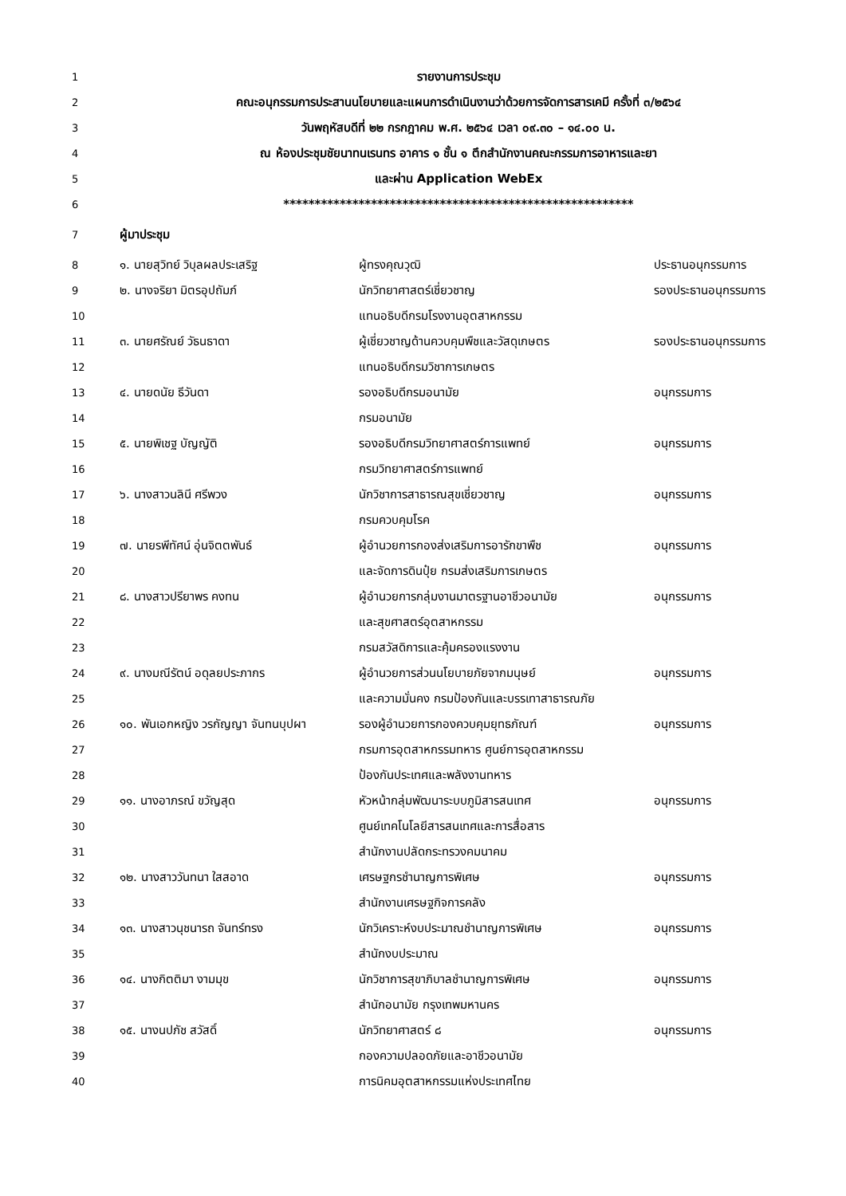| 1 | รายงานการประชุม | | |
| 2 | คณะอนุกรรมการประสานนโยบายและแผนการดำเนินงานว่าด้วยการจัดการสารเคมี ครั้งที่ ๓/๒๕๖๔ | | |
| 3 | วันพฤหัสบดีที่ ๒๒ กรกฎาคม พ.ศ. ๒๕๖๔ เวลา ๐๙.๓๐ – ๑๔.๐๐ น. | | |
| 4 | ณ ห้องประชุมชัยนาทนเรนทร อาคาร ๑ ชั้น ๑ ตึกสำนักงานคณะกรรมการอาหารและยา | | |
| 5 | และผ่าน Application WebEx | | |
| 6 | ******************************************************** | | |
| 7 | ผู้มาประชุม | | |
| 8 | ๑. นายสุวิทย์ วิบุลผลประเสริฐ | ผู้ทรงคุณวุฒิ | ประธานอนุกรรมการ |
| 9 | ๒. นางจริยา มิตรอุปถัมภ์ | นักวิทยาศาสตร์เชี่ยวชาญ | รองประธานอนุกรรมการ |
| 10 | | แทนอธิบดีกรมโรงงานอุตสาหกรรม | |
| 11 | ๓. นายศรัณย์ วัธนธาดา | ผู้เชี่ยวชาญด้านควบคุมพืชและวัสดุเกษตร | รองประธานอนุกรรมการ |
| 12 | | แทนอธิบดีกรมวิชาการเกษตร | |
| 13 | ๔. นายดนัย ธีวันดา | รองอธิบดีกรมอนามัย | อนุกรรมการ |
| 14 | | กรมอนามัย | |
| 15 | ๕. นายพิเชฐ บัญญัติ | รองอธิบดีกรมวิทยาศาสตร์การแพทย์ | อนุกรรมการ |
| 16 | | กรมวิทยาศาสตร์การแพทย์ | |
| 17 | ๖. นางสาวนลินี ศรีพวง | นักวิชาการสาธารณสุขเชี่ยวชาญ | อนุกรรมการ |
| 18 | | กรมควบคุมโรค | |
| 19 | ๗. นายรพีทัศน์ อุ่นจิตตพันธ์ | ผู้อำนวยการกองส่งเสริมการอารักขาพืช | อนุกรรมการ |
| 20 | | และจัดการดินปุ๋ย กรมส่งเสริมการเกษตร | |
| 21 | ๘. นางสาวปรียาพร คงทน | ผู้อำนวยการกลุ่มงานมาตรฐานอาชีวอนามัย | อนุกรรมการ |
| 22 | | และสุขศาสตร์อุตสาหกรรม | |
| 23 | | กรมสวัสดิการและคุ้มครองแรงงาน | |
| 24 | ๙. นางมณีรัตน์ อดุลยประภากร | ผู้อำนวยการส่วนนโยบายภัยจากมนุษย์ | อนุกรรมการ |
| 25 | | และความมั่นคง กรมป้องกันและบรรเทาสาธารณภัย | |
| 26 | ๑๐. พันเอกหญิง วรกัญญา จันทนบุปผา | รองผู้อำนวยการกองควบคุมยุทธภัณฑ์ | อนุกรรมการ |
| 27 | | กรมการอุตสาหกรรมทหาร ศูนย์การอุตสาหกรรม | |
| 28 | | ป้องกันประเทศและพลังงานทหาร | |
| 29 | ๑๑. นางอาภรณ์ ขวัญสุด | หัวหน้ากลุ่มพัฒนาระบบภูมิสารสนเทศ | อนุกรรมการ |
| 30 | | ศูนย์เทคโนโลยีสารสนเทศและการสื่อสาร | |
| 31 | | สำนักงานปลัดกระทรวงคมนาคม | |
| 32 | ๑๒. นางสาววันทนา ใสสอาด | เศรษฐกรชำนาญการพิเศษ | อนุกรรมการ |
| 33 | | สำนักงานเศรษฐกิจการคลัง | |
| 34 | ๑๓. นางสาวนุชนารถ จันทร์ทรง | นักวิเคราะห์งบประมาณชำนาญการพิเศษ | อนุกรรมการ |
| 35 | | สำนักงบประมาณ | |
| 36 | ๑๔. นางกิตติมา งามมุข | นักวิชาการสุขาภิบาลชำนาญการพิเศษ | อนุกรรมการ |
| 37 | | สำนักอนามัย กรุงเทพมหานคร | |
| 38 | ๑๕. นางนปภัช สวัสดิ์ | นักวิทยาศาสตร์ ๘ | อนุกรรมการ |
| 39 | | กองความปลอดภัยและอาชีวอนามัย | |
| 40 | | การนิคมอุตสาหกรรมแห่งประเทศไทย | |